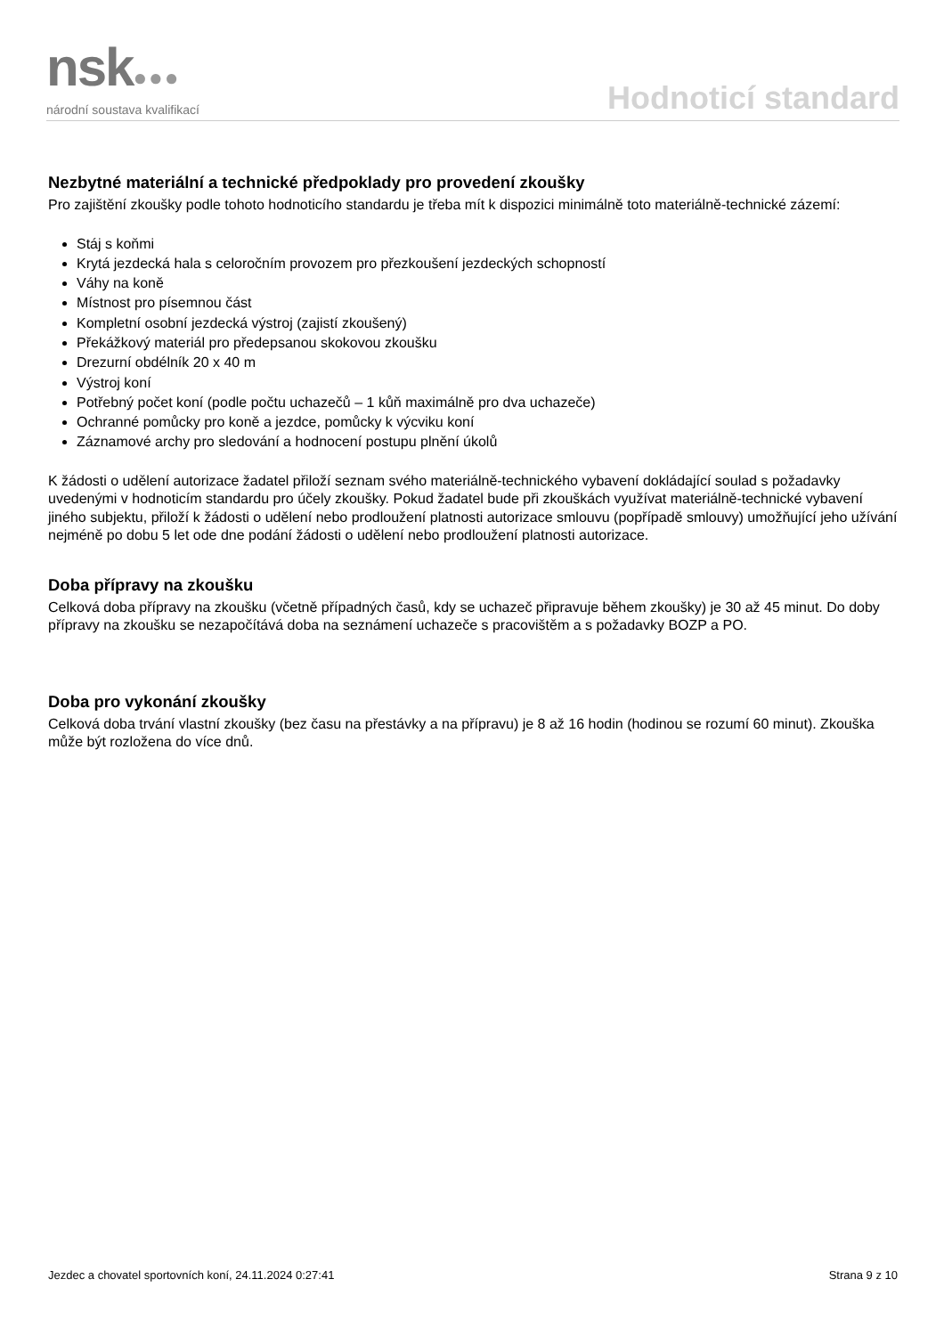nsk●●●
národní soustava kvalifikací
Hodnoticí standard
Nezbytné materiální a technické předpoklady pro provedení zkoušky
Pro zajištění zkoušky podle tohoto hodnoticího standardu je třeba mít k dispozici minimálně toto materiálně-technické zázemí:
Stáj s koňmi
Krytá jezdecká hala s celoročním provozem pro přezkoušení jezdeckých schopností
Váhy na koně
Místnost pro písemnou část
Kompletní osobní jezdecká výstroj (zajistí zkoušený)
Překážkový materiál pro předepsanou skokovou zkoušku
Drezurní obdélník 20 x 40 m
Výstroj koní
Potřebný počet koní (podle počtu uchazečů – 1 kůň maximálně pro dva uchazeče)
Ochranné pomůcky pro koně a jezdce, pomůcky k výcviku koní
Záznamové archy pro sledování a hodnocení postupu plnění úkolů
K žádosti o udělení autorizace žadatel přiloží seznam svého materiálně-technického vybavení dokládající soulad s požadavky uvedenými v hodnoticím standardu pro účely zkoušky. Pokud žadatel bude při zkouškách využívat materiálně-technické vybavení jiného subjektu, přiloží k žádosti o udělení nebo prodloužení platnosti autorizace smlouvu (popřípadě smlouvy) umožňující jeho užívání nejméně po dobu 5 let ode dne podání žádosti o udělení nebo prodloužení platnosti autorizace.
Doba přípravy na zkoušku
Celková doba přípravy na zkoušku (včetně případných časů, kdy se uchazeč připravuje během zkoušky) je 30 až 45 minut. Do doby přípravy na zkoušku se nezapočítává doba na seznámení uchazeče s pracovištěm a s požadavky BOZP a PO.
Doba pro vykonání zkoušky
Celková doba trvání vlastní zkoušky (bez času na přestávky a na přípravu) je 8 až 16 hodin (hodinou se rozumí 60 minut). Zkouška může být rozložena do více dnů.
Jezdec a chovatel sportovních koní, 24.11.2024 0:27:41 Strana 9 z 10